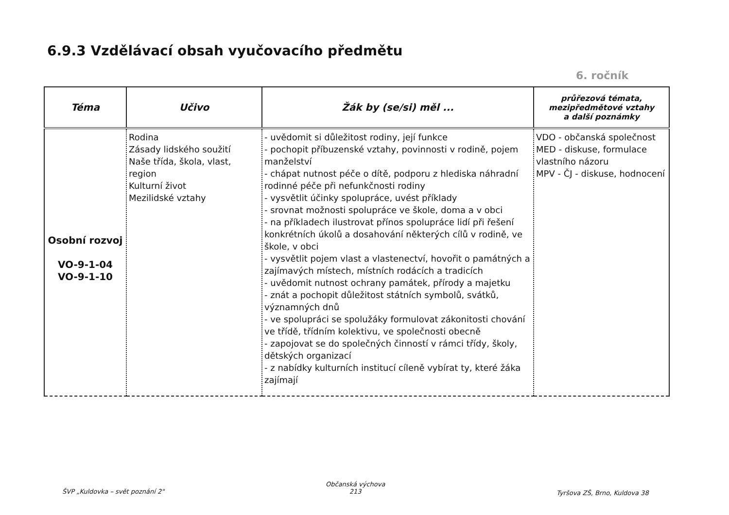6.9.3 Vzdělávací obsah vyučovacího předmětu
6. ročník
| Téma | Učivo | Žák by (se/si) měl ... | průřezová témata, mezipředmětové vztahy a další poznámky |
| --- | --- | --- | --- |
| Osobní rozvoj VO-9-1-04 VO-9-1-10 | Rodina Zásady lidského soužití Naše třída, škola, vlast, region Kulturní život Mezilidské vztahy | - uvědomit si důležitost rodiny, její funkce - pochopit příbuzenské vztahy, povinnosti v rodině, pojem manželství - chápat nutnost péče o dítě, podporu z hlediska náhradní rodinné péče při nefunkčnosti rodiny - vysvětlit účinky spolupráce, uvést příklady - srovnat možnosti spolupráce ve škole, doma a v obci - na příkladech ilustrovat přínos spolupráce lidí při řešení konkrétních úkolů a dosahování některých cílů v rodině, ve škole, v obci - vysvětlit pojem vlast a vlastenectví, hovořit o památných a zajímavých místech, místních rodácích a tradicích - uvědomit nutnost ochrany památek, přírody a majetku - znát a pochopit důležitost státních symbolů, svátků, významných dnů - ve spolupráci se spolužáky formulovat zákonitosti chování ve třídě, třídním kolektivu, ve společnosti obecně - zapojovat se do společných činností v rámci třídy, školy, dětských organizací - z nabídky kulturních institucí cíleně vybírat ty, které žáka zajímají | VDO - občanská společnost MED - diskuse, formulace vlastního názoru MPV - ČJ - diskuse, hodnocení |
ŠVP „Kuldovka – svět poznání 2"
Občanská výchova
213
Tyršova ZŠ, Brno, Kuldova 38